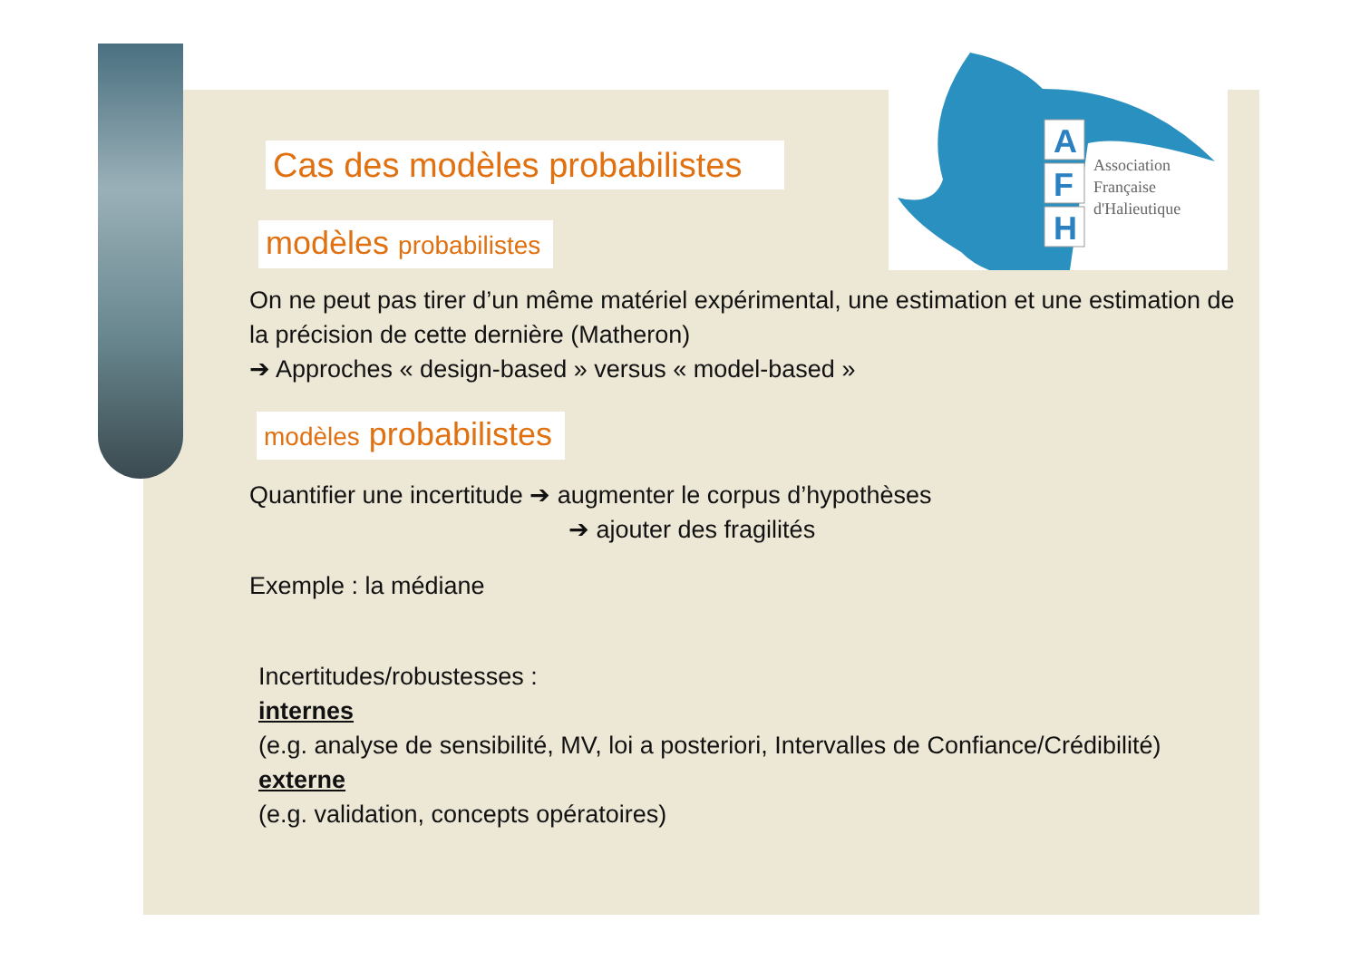A
F
H
Association
Française
d'Halieutique
Cas des modèles probabilistes
modèles probabilistes
On ne peut pas tirer d’un même matériel expérimental, une estimation et une estimation de la précision de cette dernière (Matheron)
➔ Approches « design-based » versus « model-based »
modèles probabilistes
Quantifier une incertitude ➔ augmenter le corpus d’hypothèses
➔ ajouter des fragilités
Exemple : la médiane
Incertitudes/robustesses :
internes
(e.g. analyse de sensibilité, MV, loi a posteriori, Intervalles de Confiance/Crédibilité)
externe
(e.g. validation, concepts opératoires)